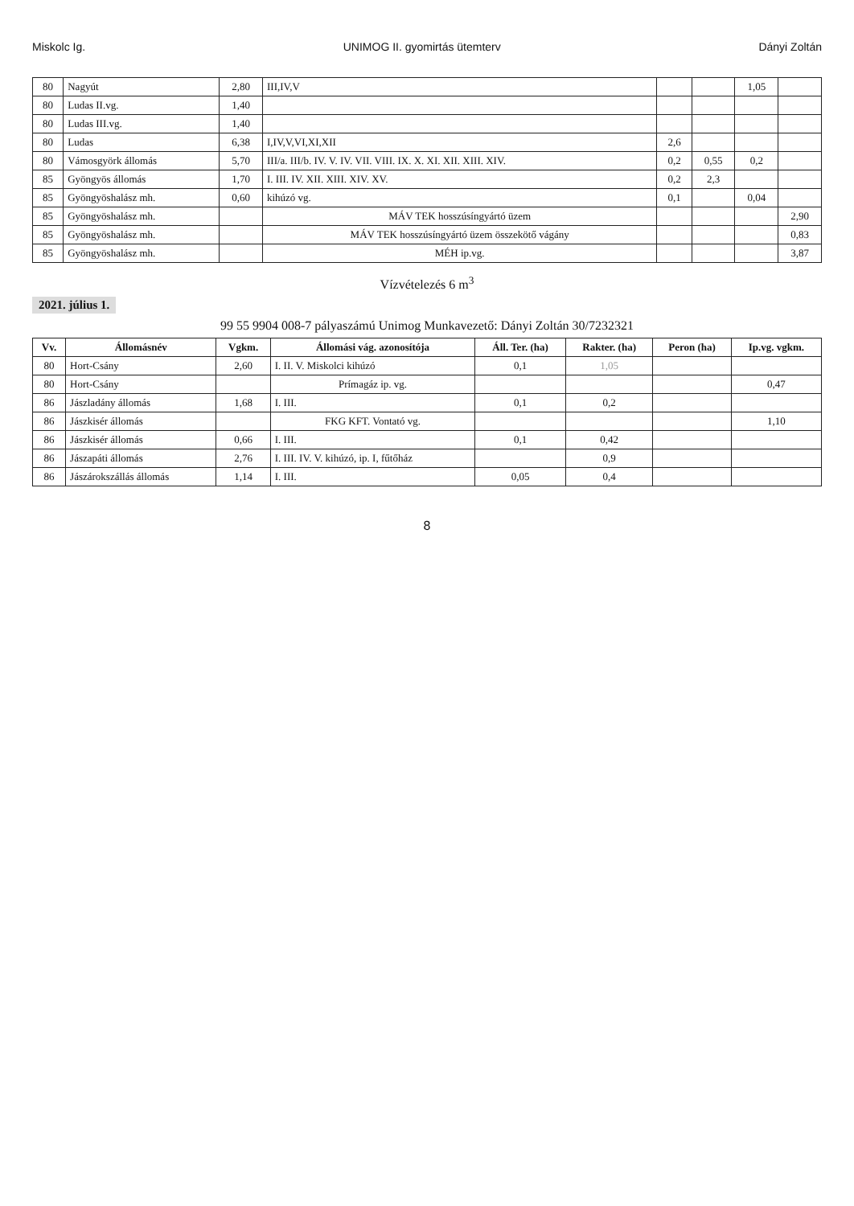Miskolc Ig. UNIMOG II. gyomirtás ütemterv Dányi Zoltán
| 80 | Nagyút | 2,80 | III,IV,V | | | 1,05 | |
| 80 | Ludas II.vg. | 1,40 | | | | | |
| 80 | Ludas III.vg. | 1,40 | | | | | |
| 80 | Ludas | 6,38 | I,IV,V,VI,XI,XII | 2,6 | | | |
| 80 | Vámosgyörk állomás | 5,70 | III/a. III/b. IV. V. IV. VII. VIII. IX. X. XI. XII. XIII. XIV. | 0,2 | 0,55 | 0,2 | |
| 85 | Gyöngyös állomás | 1,70 | I. III. IV. XII. XIII. XIV. XV. | 0,2 | 2,3 | | |
| 85 | Gyöngyöshalász mh. | 0,60 | kihúzó vg. | 0,1 | | 0,04 | |
| 85 | Gyöngyöshalász mh. | | MÁV TEK hosszúsíngyártó üzem | | | | 2,90 |
| 85 | Gyöngyöshalász mh. | | MÁV TEK hosszúsíngyártó üzem összekötő vágány | | | | 0,83 |
| 85 | Gyöngyöshalász mh. | | MÉH ip.vg. | | | | 3,87 |
Vízvételezés 6 m<sup>3</sup>
2021. július 1.
99 55 9904 008-7 pályaszámú Unimog Munkavezető: Dányi Zoltán 30/7232321
| Vv. | Állomásnév | Vgkm. | Állomási vág. azonosítója | Áll. Ter. (ha) | Rakter. (ha) | Peron (ha) | Ip.vg. vgkm. |
| --- | --- | --- | --- | --- | --- | --- | --- |
| 80 | Hort-Csány | 2,60 | I. II. V. Miskolci kihúzó | 0,1 | 1,05 | | |
| 80 | Hort-Csány | | Prímagáz ip. vg. | | | | 0,47 |
| 86 | Jászladány állomás | 1,68 | I. III. | 0,1 | 0,2 | | |
| 86 | Jászkisér állomás | | FKG KFT. Vontató vg. | | | | 1,10 |
| 86 | Jászkisér állomás | 0,66 | I. III. | 0,1 | 0,42 | | |
| 86 | Jászapáti állomás | 2,76 | I. III. IV. V. kihúzó, ip. I, fűtőház | | 0,9 | | |
| 86 | Jászárokszállás állomás | 1,14 | I. III. | 0,05 | 0,4 | | |
8